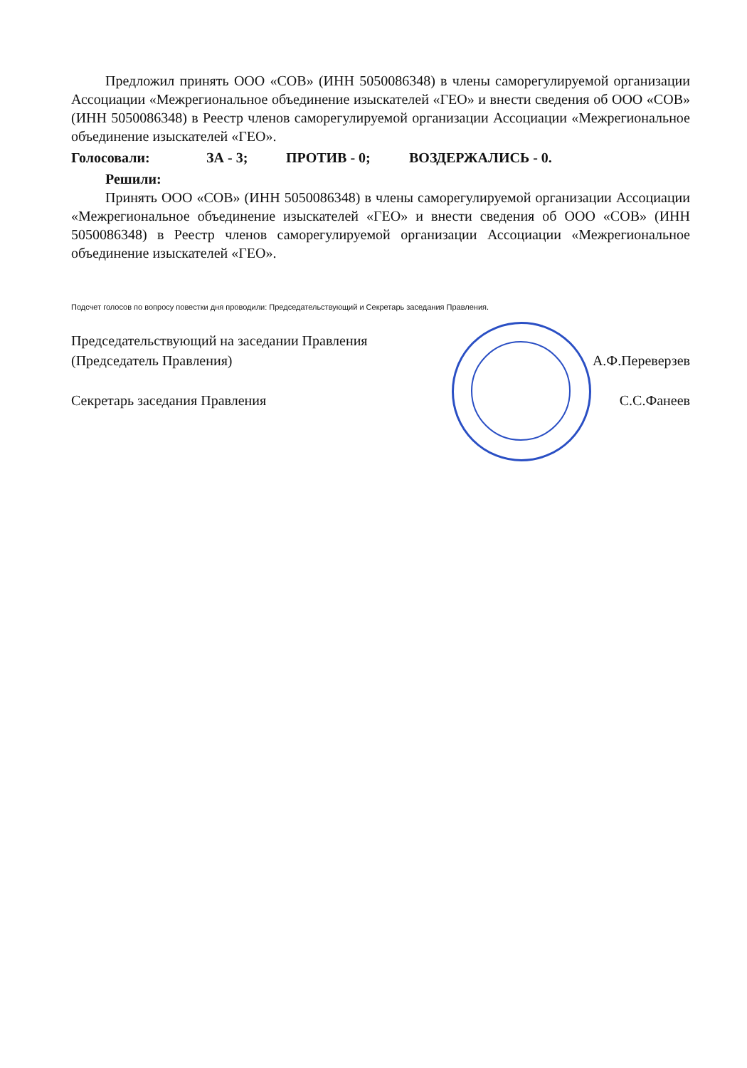Предложил принять ООО «СОВ» (ИНН 5050086348) в члены саморегулируемой организации Ассоциации «Межрегиональное объединение изыскателей «ГЕО» и внести сведения об ООО «СОВ» (ИНН 5050086348) в Реестр членов саморегулируемой организации Ассоциации «Межрегиональное объединение изыскателей «ГЕО».
Голосовали: ЗА - 3; ПРОТИВ - 0; ВОЗДЕРЖАЛИСЬ - 0.
Решили:
Принять ООО «СОВ» (ИНН 5050086348) в члены саморегулируемой организации Ассоциации «Межрегиональное объединение изыскателей «ГЕО» и внести сведения об ООО «СОВ» (ИНН 5050086348) в Реестр членов саморегулируемой организации Ассоциации «Межрегиональное объединение изыскателей «ГЕО».
Подсчет голосов по вопросу повестки дня проводили: Председательствующий и Секретарь заседания Правления.
Председательствующий на заседании Правления
(Председатель Правления) А.Ф.Переверзев
Секретарь заседания Правления С.С.Фанеев